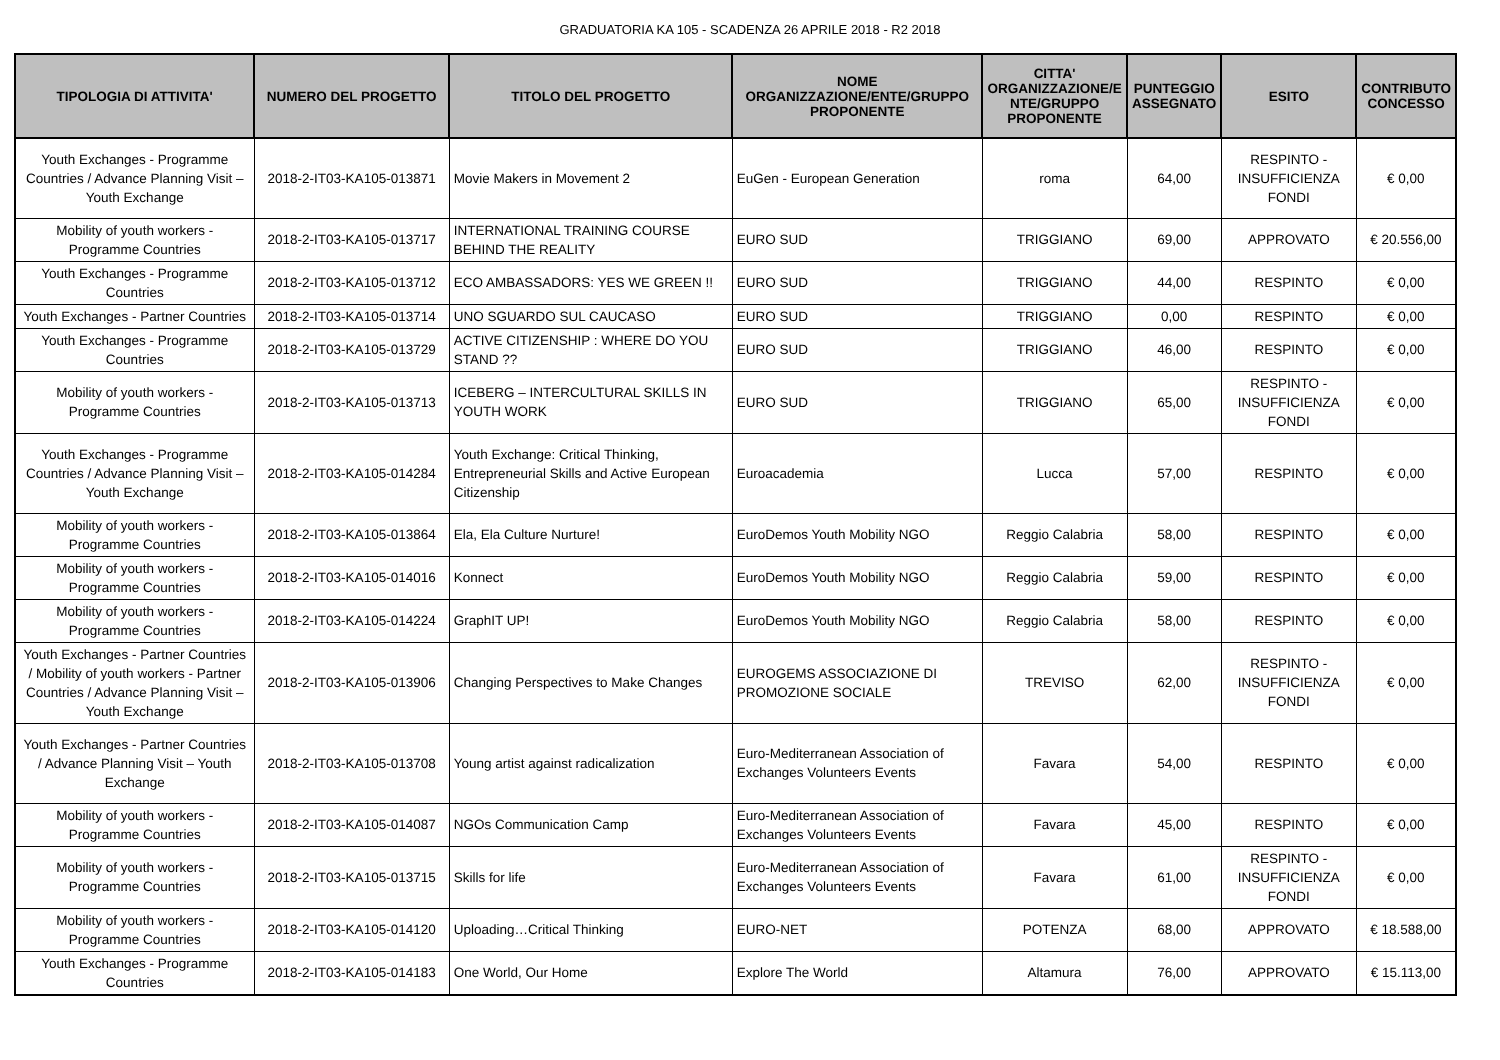GRADUATORIA KA 105 - SCADENZA 26 APRILE 2018 - R2 2018
| TIPOLOGIA DI ATTIVITA' | NUMERO DEL PROGETTO | TITOLO DEL PROGETTO | NOME ORGANIZZAZIONE/ENTE/GRUPPO PROPONENTE | CITTA' ORGANIZZAZIONE/E NTE/GRUPPO PROPONENTE | PUNTEGGIO ASSEGNATO | ESITO | CONTRIBUTO CONCESSO |
| --- | --- | --- | --- | --- | --- | --- | --- |
| Youth Exchanges - Programme Countries / Advance Planning Visit – Youth Exchange | 2018-2-IT03-KA105-013871 | Movie Makers in Movement 2 | EuGen - European Generation | roma | 64,00 | RESPINTO - INSUFFICIENZA FONDI | € 0,00 |
| Mobility of youth workers - Programme Countries | 2018-2-IT03-KA105-013717 | INTERNATIONAL TRAINING COURSE BEHIND THE REALITY | EURO SUD | TRIGGIANO | 69,00 | APPROVATO | € 20.556,00 |
| Youth Exchanges - Programme Countries | 2018-2-IT03-KA105-013712 | ECO AMBASSADORS: YES WE GREEN !! | EURO SUD | TRIGGIANO | 44,00 | RESPINTO | € 0,00 |
| Youth Exchanges - Partner Countries | 2018-2-IT03-KA105-013714 | UNO SGUARDO SUL CAUCASO | EURO SUD | TRIGGIANO | 0,00 | RESPINTO | € 0,00 |
| Youth Exchanges - Programme Countries | 2018-2-IT03-KA105-013729 | ACTIVE CITIZENSHIP : WHERE DO YOU STAND ?? | EURO SUD | TRIGGIANO | 46,00 | RESPINTO | € 0,00 |
| Mobility of youth workers - Programme Countries | 2018-2-IT03-KA105-013713 | ICEBERG – INTERCULTURAL SKILLS IN YOUTH WORK | EURO SUD | TRIGGIANO | 65,00 | RESPINTO - INSUFFICIENZA FONDI | € 0,00 |
| Youth Exchanges - Programme Countries / Advance Planning Visit – Youth Exchange | 2018-2-IT03-KA105-014284 | Youth Exchange: Critical Thinking, Entrepreneurial Skills and Active European Citizenship | Euroacademia | Lucca | 57,00 | RESPINTO | € 0,00 |
| Mobility of youth workers - Programme Countries | 2018-2-IT03-KA105-013864 | Ela, Ela Culture Nurture! | EuroDemos Youth Mobility NGO | Reggio Calabria | 58,00 | RESPINTO | € 0,00 |
| Mobility of youth workers - Programme Countries | 2018-2-IT03-KA105-014016 | Konnect | EuroDemos Youth Mobility NGO | Reggio Calabria | 59,00 | RESPINTO | € 0,00 |
| Mobility of youth workers - Programme Countries | 2018-2-IT03-KA105-014224 | GraphIT UP! | EuroDemos Youth Mobility NGO | Reggio Calabria | 58,00 | RESPINTO | € 0,00 |
| Youth Exchanges - Partner Countries / Mobility of youth workers - Partner Countries / Advance Planning Visit – Youth Exchange | 2018-2-IT03-KA105-013906 | Changing Perspectives to Make Changes | EUROGEMS ASSOCIAZIONE DI PROMOZIONE SOCIALE | TREVISO | 62,00 | RESPINTO - INSUFFICIENZA FONDI | € 0,00 |
| Youth Exchanges - Partner Countries / Advance Planning Visit – Youth Exchange | 2018-2-IT03-KA105-013708 | Young artist against radicalization | Euro-Mediterranean Association of Exchanges Volunteers Events | Favara | 54,00 | RESPINTO | € 0,00 |
| Mobility of youth workers - Programme Countries | 2018-2-IT03-KA105-014087 | NGOs Communication Camp | Euro-Mediterranean Association of Exchanges Volunteers Events | Favara | 45,00 | RESPINTO | € 0,00 |
| Mobility of youth workers - Programme Countries | 2018-2-IT03-KA105-013715 | Skills for life | Euro-Mediterranean Association of Exchanges Volunteers Events | Favara | 61,00 | RESPINTO - INSUFFICIENZA FONDI | € 0,00 |
| Mobility of youth workers - Programme Countries | 2018-2-IT03-KA105-014120 | Uploading…Critical Thinking | EURO-NET | POTENZA | 68,00 | APPROVATO | € 18.588,00 |
| Youth Exchanges - Programme Countries | 2018-2-IT03-KA105-014183 | One World, Our Home | Explore The World | Altamura | 76,00 | APPROVATO | € 15.113,00 |